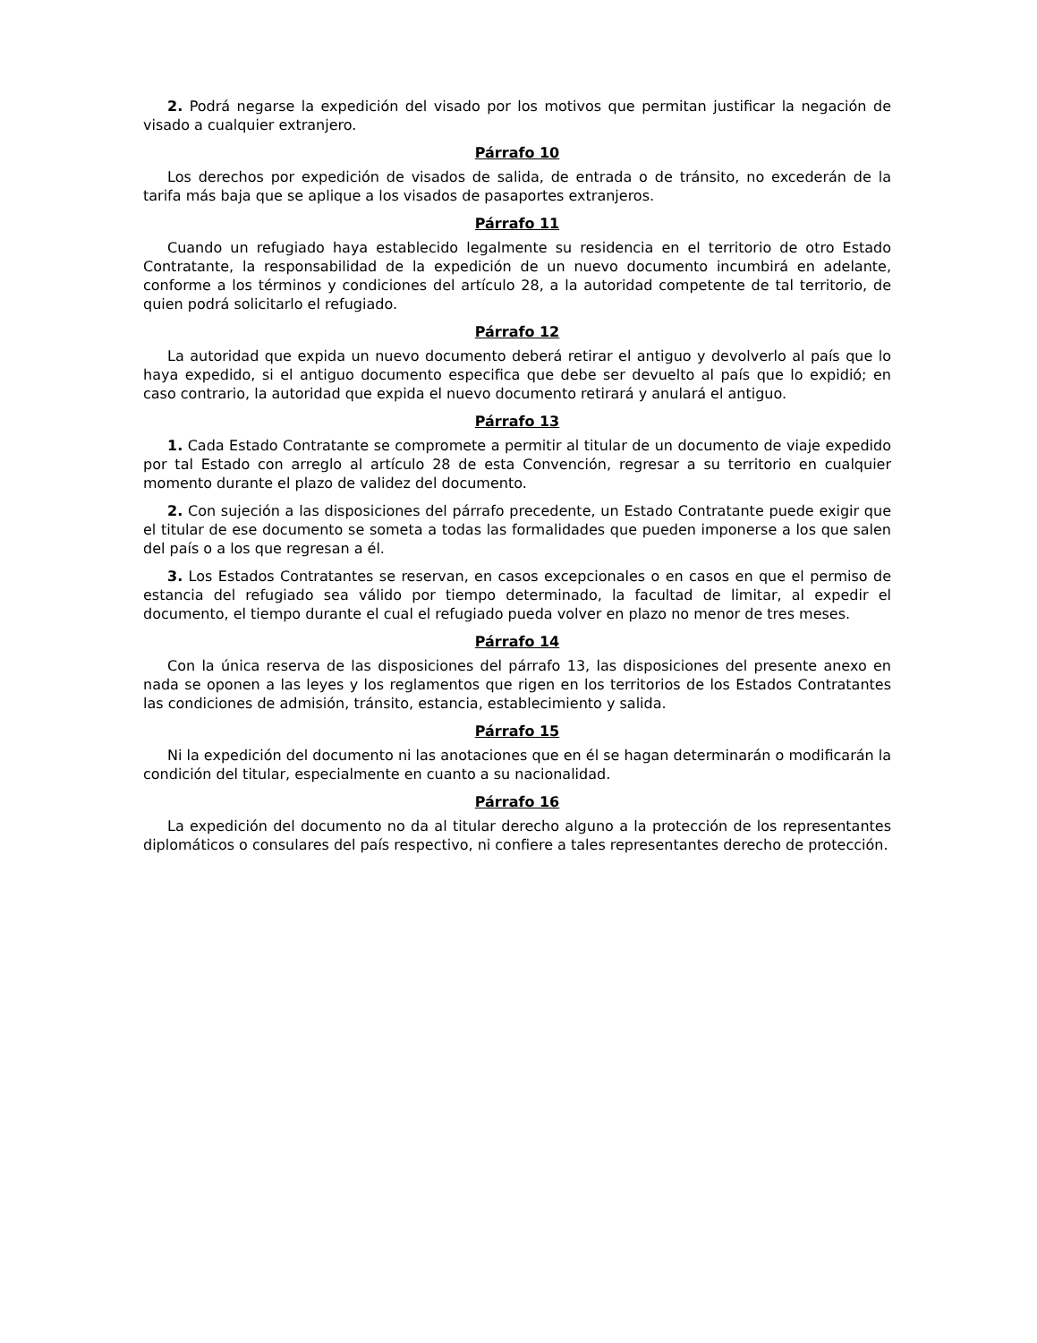2. Podrá negarse la expedición del visado por los motivos que permitan justificar la negación de visado a cualquier extranjero.
Párrafo 10
Los derechos por expedición de visados de salida, de entrada o de tránsito, no excederán de la tarifa más baja que se aplique a los visados de pasaportes extranjeros.
Párrafo 11
Cuando un refugiado haya establecido legalmente su residencia en el territorio de otro Estado Contratante, la responsabilidad de la expedición de un nuevo documento incumbirá en adelante, conforme a los términos y condiciones del artículo 28, a la autoridad competente de tal territorio, de quien podrá solicitarlo el refugiado.
Párrafo 12
La autoridad que expida un nuevo documento deberá retirar el antiguo y devolverlo al país que lo haya expedido, si el antiguo documento especifica que debe ser devuelto al país que lo expidió; en caso contrario, la autoridad que expida el nuevo documento retirará y anulará el antiguo.
Párrafo 13
1. Cada Estado Contratante se compromete a permitir al titular de un documento de viaje expedido por tal Estado con arreglo al artículo 28 de esta Convención, regresar a su territorio en cualquier momento durante el plazo de validez del documento.
2. Con sujeción a las disposiciones del párrafo precedente, un Estado Contratante puede exigir que el titular de ese documento se someta a todas las formalidades que pueden imponerse a los que salen del país o a los que regresan a él.
3. Los Estados Contratantes se reservan, en casos excepcionales o en casos en que el permiso de estancia del refugiado sea válido por tiempo determinado, la facultad de limitar, al expedir el documento, el tiempo durante el cual el refugiado pueda volver en plazo no menor de tres meses.
Párrafo 14
Con la única reserva de las disposiciones del párrafo 13, las disposiciones del presente anexo en nada se oponen a las leyes y los reglamentos que rigen en los territorios de los Estados Contratantes las condiciones de admisión, tránsito, estancia, establecimiento y salida.
Párrafo 15
Ni la expedición del documento ni las anotaciones que en él se hagan determinarán o modificarán la condición del titular, especialmente en cuanto a su nacionalidad.
Párrafo 16
La expedición del documento no da al titular derecho alguno a la protección de los representantes diplomáticos o consulares del país respectivo, ni confiere a tales representantes derecho de protección.